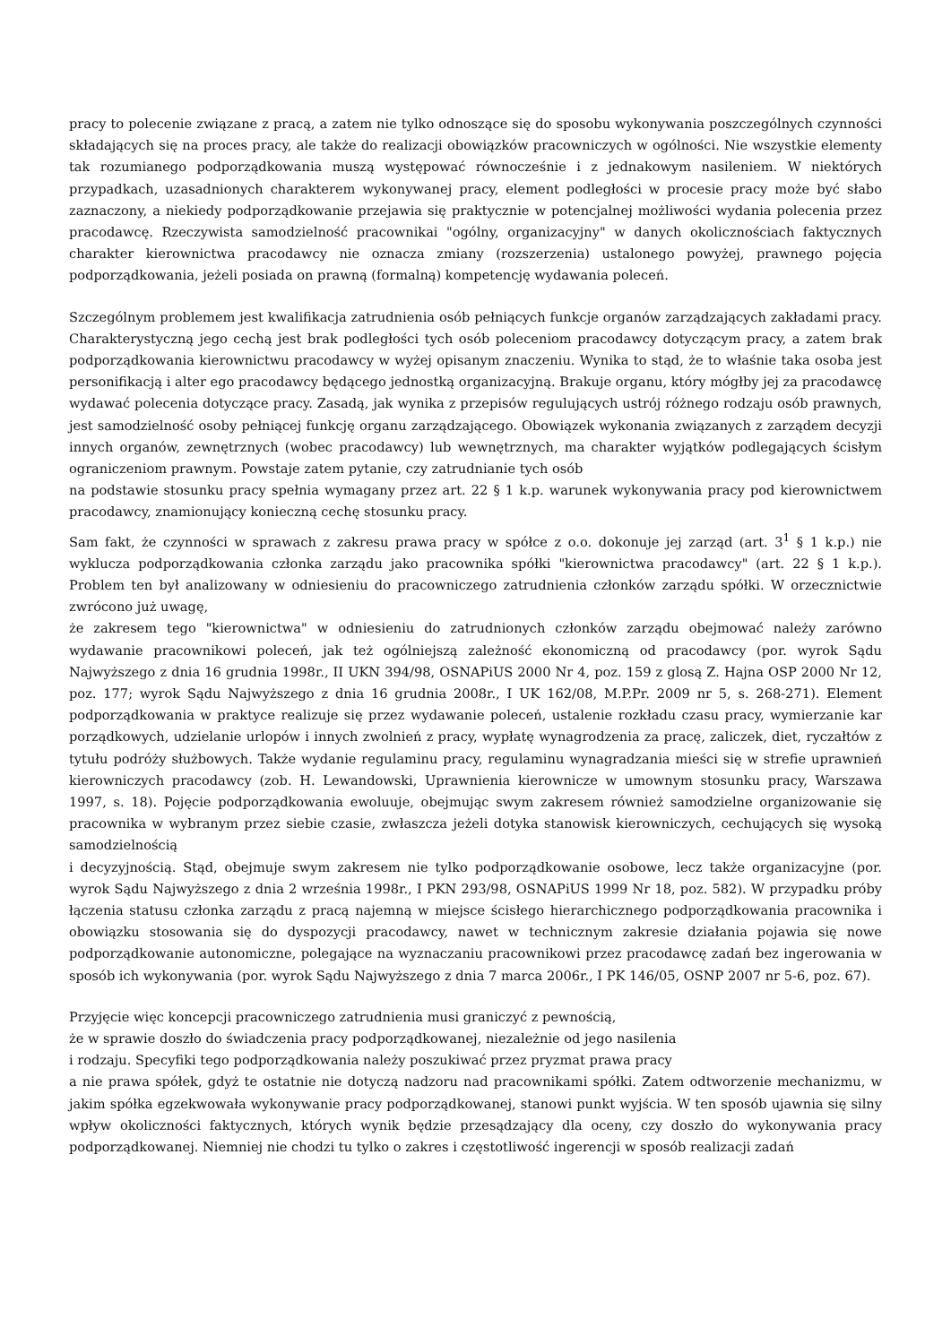pracy to polecenie związane z pracą, a zatem nie tylko odnoszące się do sposobu wykonywania poszczególnych czynności składających się na proces pracy, ale także do realizacji obowiązków pracowniczych w ogólności. Nie wszystkie elementy tak rozumianego podporządkowania muszą występować równocześnie i z jednakowym nasileniem. W niektórych przypadkach, uzasadnionych charakterem wykonywanej pracy, element podległości w procesie pracy może być słabo zaznaczony, a niekiedy podporządkowanie przejawia się praktycznie w potencjalnej możliwości wydania polecenia przez pracodawcę. Rzeczywista samodzielność pracownikai "ogólny, organizacyjny" w danych okolicznościach faktycznych charakter kierownictwa pracodawcy nie oznacza zmiany (rozszerzenia) ustalonego powyżej, prawnego pojęcia podporządkowania, jeżeli posiada on prawną (formalną) kompetencję wydawania poleceń.
Szczególnym problemem jest kwalifikacja zatrudnienia osób pełniących funkcje organów zarządzających zakładami pracy. Charakterystyczną jego cechą jest brak podległości tych osób poleceniom pracodawcy dotyczącym pracy, a zatem brak podporządkowania kierownictwu pracodawcy w wyżej opisanym znaczeniu. Wynika to stąd, że to właśnie taka osoba jest personifikacją i alter ego pracodawcy będącego jednostką organizacyjną. Brakuje organu, który mógłby jej za pracodawcę wydawać polecenia dotyczące pracy. Zasadą, jak wynika z przepisów regulujących ustrój różnego rodzaju osób prawnych, jest samodzielność osoby pełniącej funkcję organu zarządzającego. Obowiązek wykonania związanych z zarządem decyzji innych organów, zewnętrznych (wobec pracodawcy) lub wewnętrznych, ma charakter wyjątków podlegających ścisłym ograniczeniom prawnym. Powstaje zatem pytanie, czy zatrudnianie tych osób
na podstawie stosunku pracy spełnia wymagany przez art. 22 § 1 k.p. warunek wykonywania pracy pod kierownictwem pracodawcy, znamionujący konieczną cechę stosunku pracy.
Sam fakt, że czynności w sprawach z zakresu prawa pracy w spółce z o.o. dokonuje jej zarząd (art. 3<sup>1</sup> § 1 k.p.) nie wyklucza podporządkowania członka zarządu jako pracownika spółki "kierownictwa pracodawcy" (art. 22 § 1 k.p.). Problem ten był analizowany w odniesieniu do pracowniczego zatrudnienia członków zarządu spółki. W orzecznictwie zwrócono już uwagę,
że zakresem tego "kierownictwa" w odniesieniu do zatrudnionych członków zarządu obejmować należy zarówno wydawanie pracownikowi poleceń, jak też ogólniejszą zależność ekonomiczną od pracodawcy (por. wyrok Sądu Najwyższego z dnia 16 grudnia 1998r., II UKN 394/98, OSNAPiUS 2000 Nr 4, poz. 159 z glosą Z. Hajna OSP 2000 Nr 12, poz. 177; wyrok Sądu Najwyższego z dnia 16 grudnia 2008r., I UK 162/08, M.P.Pr. 2009 nr 5, s. 268-271). Element podporządkowania w praktyce realizuje się przez wydawanie poleceń, ustalenie rozkładu czasu pracy, wymierzanie kar porządkowych, udzielanie urlopów i innych zwolnień z pracy, wypłatę wynagrodzenia za pracę, zaliczek, diet, ryczałtów z tytułu podróży służbowych. Także wydanie regulaminu pracy, regulaminu wynagradzania mieści się w strefie uprawnień kierowniczych pracodawcy (zob. H. Lewandowski, Uprawnienia kierownicze w umownym stosunku pracy, Warszawa 1997, s. 18). Pojęcie podporządkowania ewoluuje, obejmując swym zakresem również samodzielne organizowanie się pracownika w wybranym przez siebie czasie, zwłaszcza jeżeli dotyka stanowisk kierowniczych, cechujących się wysoką samodzielnością
i decyzyjnością. Stąd, obejmuje swym zakresem nie tylko podporządkowanie osobowe, lecz także organizacyjne (por. wyrok Sądu Najwyższego z dnia 2 września 1998r., I PKN 293/98, OSNAPiUS 1999 Nr 18, poz. 582). W przypadku próby łączenia statusu członka zarządu z pracą najemną w miejsce ścisłego hierarchicznego podporządkowania pracownika i obowiązku stosowania się do dyspozycji pracodawcy, nawet w technicznym zakresie działania pojawia się nowe podporządkowanie autonomiczne, polegające na wyznaczaniu pracownikowi przez pracodawcę zadań bez ingerowania w sposób ich wykonywania (por. wyrok Sądu Najwyższego z dnia 7 marca 2006r., I PK 146/05, OSNP 2007 nr 5-6, poz. 67).
Przyjęcie więc koncepcji pracowniczego zatrudnienia musi graniczyć z pewnością,
że w sprawie doszło do świadczenia pracy podporządkowanej, niezależnie od jego nasilenia
i rodzaju. Specyfiki tego podporządkowania należy poszukiwać przez pryzmat prawa pracy
a nie prawa spółek, gdyż te ostatnie nie dotyczą nadzoru nad pracownikami spółki. Zatem odtworzenie mechanizmu, w jakim spółka egzekwowała wykonywanie pracy podporządkowanej, stanowi punkt wyjścia. W ten sposób ujawnia się silny wpływ okoliczności faktycznych, których wynik będzie przesądzający dla oceny, czy doszło do wykonywania pracy podporządkowanej. Niemniej nie chodzi tu tylko o zakres i częstotliwość ingerencji w sposób realizacji zadań